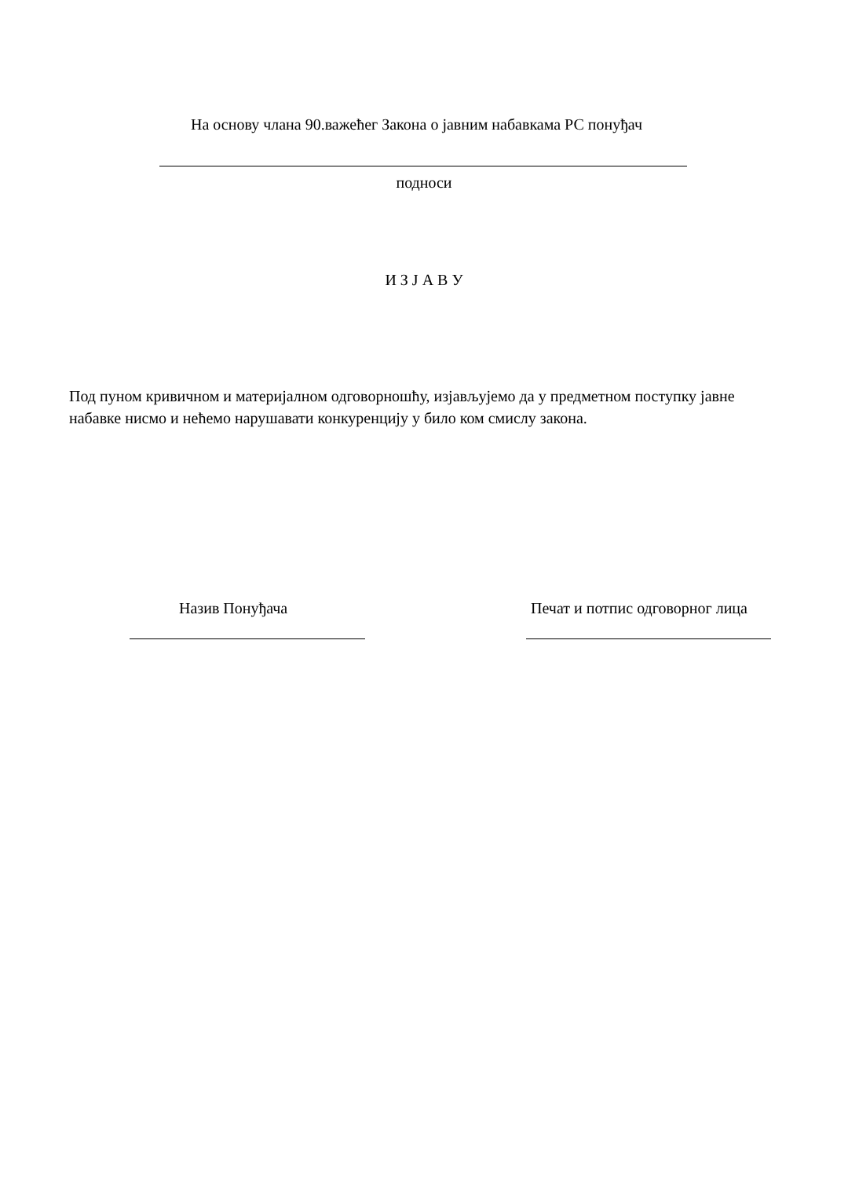На основу члана 90.важећег Закона о јавним набавкама РС понуђач
подноси
И З Ј А В У
Под пуном кривичном и материјалном одговорношћу, изјављујемо да у предметном поступку јавне набавке нисмо и нећемо нарушавати конкуренцију у било ком смислу закона.
Назив Понуђача Печат и потпис одговорног лица